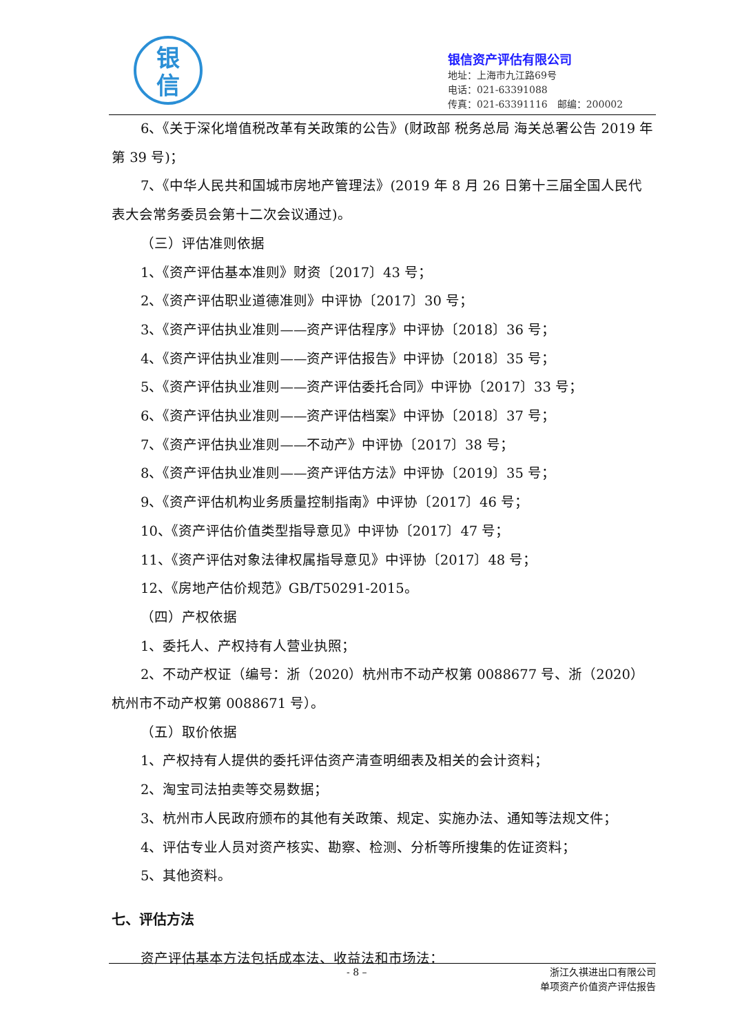银
信
银信资产评估有限公司
地址：上海市九江路69号
电话：021-63391088
传真：021-63391116　邮编：200002
6、《关于深化增值税改革有关政策的公告》(财政部 税务总局 海关总署公告 2019 年第 39 号)；
7、《中华人民共和国城市房地产管理法》(2019 年 8 月 26 日第十三届全国人民代表大会常务委员会第十二次会议通过)。
（三）评估准则依据
1、《资产评估基本准则》财资〔2017〕43 号；
2、《资产评估职业道德准则》中评协〔2017〕30 号；
3、《资产评估执业准则——资产评估程序》中评协〔2018〕36 号；
4、《资产评估执业准则——资产评估报告》中评协〔2018〕35 号；
5、《资产评估执业准则——资产评估委托合同》中评协〔2017〕33 号；
6、《资产评估执业准则——资产评估档案》中评协〔2018〕37 号；
7、《资产评估执业准则——不动产》中评协〔2017〕38 号；
8、《资产评估执业准则——资产评估方法》中评协〔2019〕35 号；
9、《资产评估机构业务质量控制指南》中评协〔2017〕46 号；
10、《资产评估价值类型指导意见》中评协〔2017〕47 号；
11、《资产评估对象法律权属指导意见》中评协〔2017〕48 号；
12、《房地产估价规范》GB/T50291-2015。
（四）产权依据
1、委托人、产权持有人营业执照；
2、不动产权证（编号：浙（2020）杭州市不动产权第 0088677 号、浙（2020）杭州市不动产权第 0088671 号）。
（五）取价依据
1、产权持有人提供的委托评估资产清查明细表及相关的会计资料；
2、淘宝司法拍卖等交易数据；
3、杭州市人民政府颁布的其他有关政策、规定、实施办法、通知等法规文件；
4、评估专业人员对资产核实、勘察、检测、分析等所搜集的佐证资料；
5、其他资料。
七、评估方法
资产评估基本方法包括成本法、收益法和市场法：
- 8 –
浙江久祺进出口有限公司
单项资产价值资产评估报告